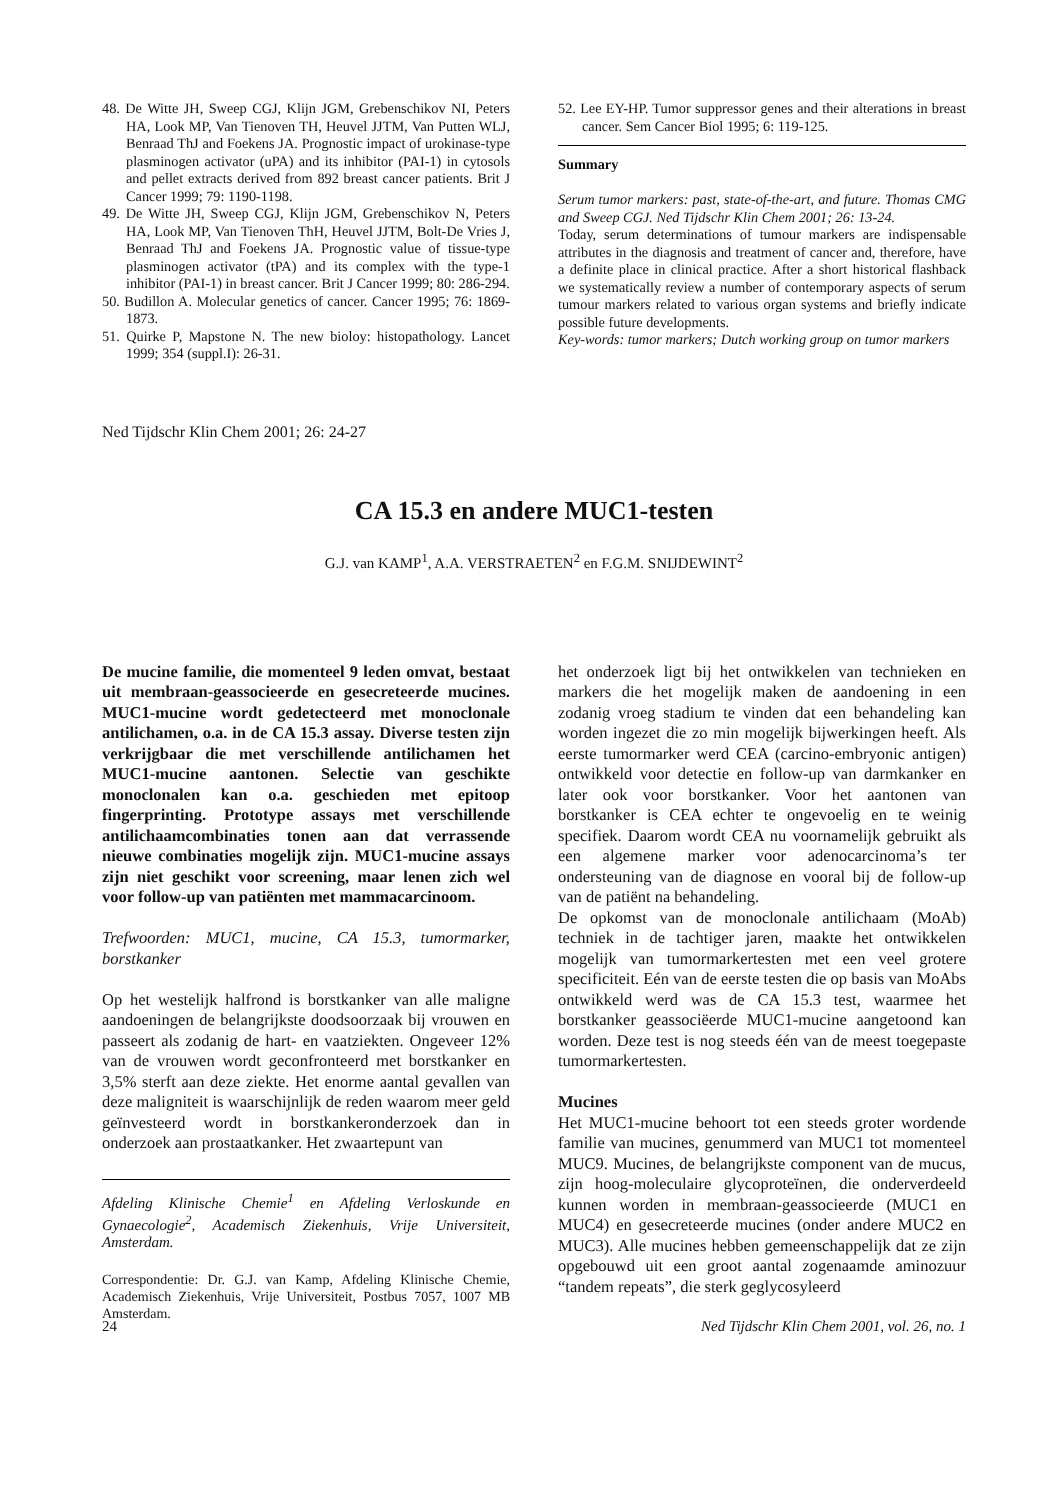48. De Witte JH, Sweep CGJ, Klijn JGM, Grebenschikov NI, Peters HA, Look MP, Van Tienoven TH, Heuvel JJTM, Van Putten WLJ, Benraad ThJ and Foekens JA. Prognostic impact of urokinase-type plasminogen activator (uPA) and its inhibitor (PAI-1) in cytosols and pellet extracts derived from 892 breast cancer patients. Brit J Cancer 1999; 79: 1190-1198.
49. De Witte JH, Sweep CGJ, Klijn JGM, Grebenschikov N, Peters HA, Look MP, Van Tienoven ThH, Heuvel JJTM, Bolt-De Vries J, Benraad ThJ and Foekens JA. Prognostic value of tissue-type plasminogen activator (tPA) and its complex with the type-1 inhibitor (PAI-1) in breast cancer. Brit J Cancer 1999; 80: 286-294.
50. Budillon A. Molecular genetics of cancer. Cancer 1995; 76: 1869-1873.
51. Quirke P, Mapstone N. The new bioloy: histopathology. Lancet 1999; 354 (suppl.I): 26-31.
52. Lee EY-HP. Tumor suppressor genes and their alterations in breast cancer. Sem Cancer Biol 1995; 6: 119-125.
Summary
Serum tumor markers: past, state-of-the-art, and future. Thomas CMG and Sweep CGJ. Ned Tijdschr Klin Chem 2001; 26: 13-24.
Today, serum determinations of tumour markers are indispensable attributes in the diagnosis and treatment of cancer and, therefore, have a definite place in clinical practice. After a short historical flashback we systematically review a number of contemporary aspects of serum tumour markers related to various organ systems and briefly indicate possible future developments.
Key-words: tumor markers; Dutch working group on tumor markers
Ned Tijdschr Klin Chem 2001; 26: 24-27
CA 15.3 en andere MUC1-testen
G.J. van KAMP<sup>1</sup>, A.A. VERSTRAETEN<sup>2</sup> en F.G.M. SNIJDEWINT<sup>2</sup>
De mucine familie, die momenteel 9 leden omvat, bestaat uit membraan-geassocieerde en gesecreteerde mucines. MUC1-mucine wordt gedetecteerd met monoclonale antilichamen, o.a. in de CA 15.3 assay. Diverse testen zijn verkrijgbaar die met verschillende antilichamen het MUC1-mucine aantonen. Selectie van geschikte monoclonalen kan o.a. geschieden met epitoop fingerprinting. Prototype assays met verschillende antilichaamcombinaties tonen aan dat verrassende nieuwe combinaties mogelijk zijn. MUC1-mucine assays zijn niet geschikt voor screening, maar lenen zich wel voor follow-up van patiënten met mammacarcinoom.
Trefwoorden: MUC1, mucine, CA 15.3, tumormarker, borstkanker
Op het westelijk halfrond is borstkanker van alle maligne aandoeningen de belangrijkste doodsoorzaak bij vrouwen en passeert als zodanig de hart- en vaatziekten. Ongeveer 12% van de vrouwen wordt geconfronteerd met borstkanker en 3,5% sterft aan deze ziekte. Het enorme aantal gevallen van deze maligniteit is waarschijnlijk de reden waarom meer geld geïnvesteerd wordt in borstkankeronderzoek dan in onderzoek aan prostaatkanker. Het zwaartepunt van
Afdeling Klinische Chemie<sup>1</sup> en Afdeling Verloskunde en Gynaecologie<sup>2</sup>, Academisch Ziekenhuis, Vrije Universiteit, Amsterdam.
Correspondentie: Dr. G.J. van Kamp, Afdeling Klinische Chemie, Academisch Ziekenhuis, Vrije Universiteit, Postbus 7057, 1007 MB Amsterdam.
het onderzoek ligt bij het ontwikkelen van technieken en markers die het mogelijk maken de aandoening in een zodanig vroeg stadium te vinden dat een behandeling kan worden ingezet die zo min mogelijk bijwerkingen heeft. Als eerste tumormarker werd CEA (carcino-embryonic antigen) ontwikkeld voor detectie en follow-up van darmkanker en later ook voor borstkanker. Voor het aantonen van borstkanker is CEA echter te ongevoelig en te weinig specifiek. Daarom wordt CEA nu voornamelijk gebruikt als een algemene marker voor adenocarcinoma’s ter ondersteuning van de diagnose en vooral bij de follow-up van de patiënt na behandeling.
De opkomst van de monoclonale antilichaam (MoAb) techniek in de tachtiger jaren, maakte het ontwikkelen mogelijk van tumormarkertesten met een veel grotere specificiteit. Eén van de eerste testen die op basis van MoAbs ontwikkeld werd was de CA 15.3 test, waarmee het borstkanker geassociëerde MUC1-mucine aangetoond kan worden. Deze test is nog steeds één van de meest toegepaste tumormarkertesten.
Mucines
Het MUC1-mucine behoort tot een steeds groter wordende familie van mucines, genummerd van MUC1 tot momenteel MUC9. Mucines, de belangrijkste component van de mucus, zijn hoog-moleculaire glycoproteïnen, die onderverdeeld kunnen worden in membraan-geassocieerde (MUC1 en MUC4) en gesecreteerde mucines (onder andere MUC2 en MUC3). Alle mucines hebben gemeenschappelijk dat ze zijn opgebouwd uit een groot aantal zogenaamde aminozuur “tandem repeats”, die sterk geglycosyleerd
24 Ned Tijdschr Klin Chem 2001, vol. 26, no. 1